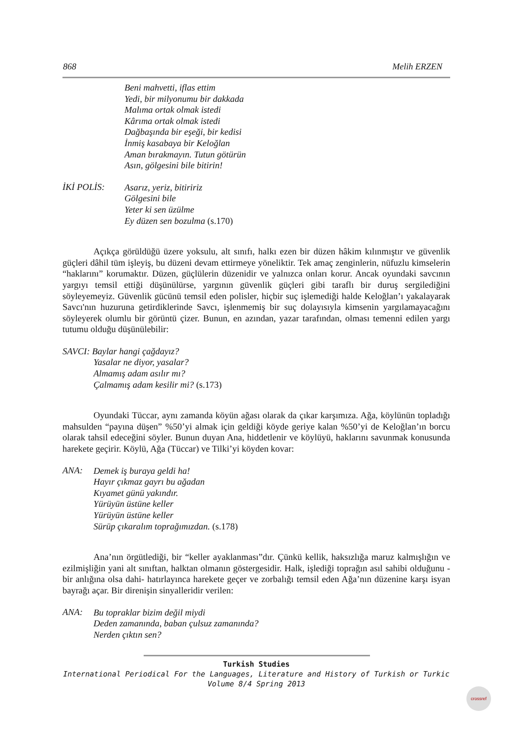868 Melih ERZEN
Beni mahvetti, iflas ettim
Yedi, bir milyonumu bir dakkada
Malıma ortak olmak istedi
Kârıma ortak olmak istedi
Dağbaşında bir eşeği, bir kedisi
İnmiş kasabaya bir Keloğlan
Aman bırakmayın. Tutun götürün
Asın, gölgesini bile bitirin!
İKİ POLİS:
Asarız, yeriz, bitiririz
Gölgesini bile
Yeter ki sen üzülme
Ey düzen sen bozulma (s.170)
Açıkça görüldüğü üzere yoksulu, alt sınıfı, halkı ezen bir düzen hâkim kılınmıştır ve güvenlik güçleri dâhil tüm işleyiş, bu düzeni devam ettirmeye yöneliktir. Tek amaç zenginlerin, nüfuzlu kimselerin “haklarını” korumaktır. Düzen, güçlülerin düzenidir ve yalnızca onları korur. Ancak oyundaki savcının yargıyı temsil ettiği düşünülürse, yargının güvenlik güçleri gibi taraflı bir duruş sergilediğini söyleyemeyiz. Güvenlik gücünü temsil eden polisler, hiçbir suç işlemediği halde Keloğlan’ı yakalayarak Savcı'nın huzuruna getirdiklerinde Savcı, işlenmemiş bir suç dolayısıyla kimsenin yargılamayacağını söyleyerek olumlu bir görüntü çizer. Bunun, en azından, yazar tarafından, olması temenni edilen yargı tutumu olduğu düşünülebilir:
SAVCI: Baylar hangi çağdayız?
Yasalar ne diyor, yasalar?
Almamış adam asılır mı?
Çalmamış adam kesilir mi? (s.173)
Oyundaki Tüccar, aynı zamanda köyün ağası olarak da çıkar karşımıza. Ağa, köylünün topladığı mahsulden “payına düşen” %50’yi almak için geldiği köyde geriye kalan %50’yi de Keloğlan’ın borcu olarak tahsil edeceğini söyler. Bunun duyan Ana, hiddetlenir ve köylüyü, haklarını savunmak konusunda harekete geçirir. Köylü, Ağa (Tüccar) ve Tilki’yi köyden kovar:
ANA:
Demek iş buraya geldi ha!
Hayır çıkmaz gayrı bu ağadan
Kıyamet günü yakındır.
Yürüyün üstüne keller
Yürüyün üstüne keller
Sürüp çıkaralım toprağımızdan. (s.178)
Ana’nın örgütlediği, bir “keller ayaklanması”dır. Çünkü kellik, haksızlığa maruz kalmışlığın ve ezilmişliğin yani alt sınıftan, halktan olmanın göstergesidir. Halk, işlediği toprağın asıl sahibi olduğunu -bir anlığına olsa dahi- hatırlayınca harekete geçer ve zorbalığı temsil eden Ağa’nın düzenine karşı isyan bayrağı açar. Bir direnişin sinyalleridir verilen:
ANA:
Bu topraklar bizim değil miydi
Deden zamanında, baban çulsuz zamanında?
Nerden çıktın sen?
Turkish Studies
International Periodical For the Languages, Literature and History of Turkish or Turkic
Volume 8/4 Spring 2013
crossref